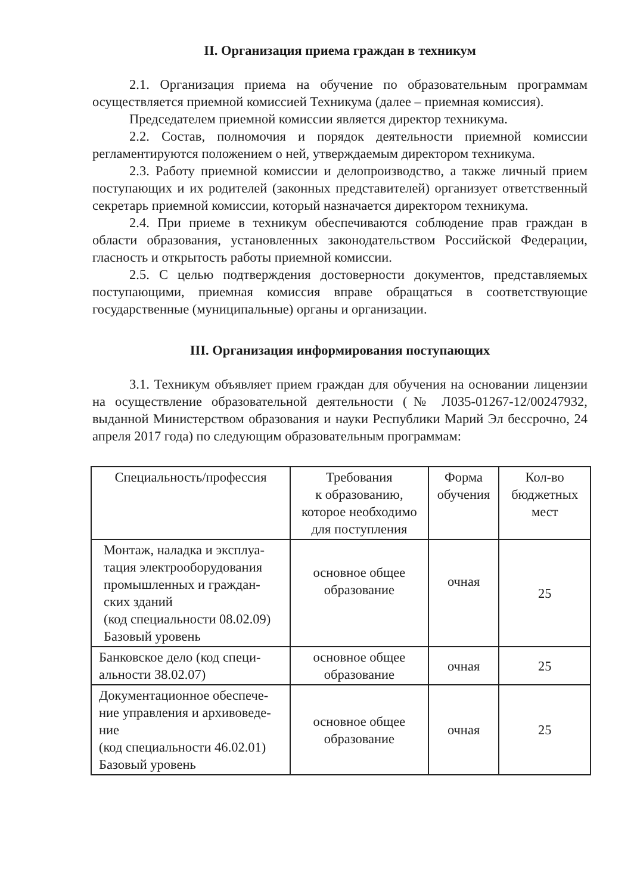II. Организация приема граждан в техникум
2.1. Организация приема на обучение по образовательным программам осуществляется приемной комиссией Техникума (далее – приемная комиссия).
Председателем приемной комиссии является директор техникума.
2.2. Состав, полномочия и порядок деятельности приемной комиссии регламентируются положением о ней, утверждаемым директором техникума.
2.3. Работу приемной комиссии и делопроизводство, а также личный прием поступающих и их родителей (законных представителей) организует ответственный секретарь приемной комиссии, который назначается директором техникума.
2.4. При приеме в техникум обеспечиваются соблюдение прав граждан в области образования, установленных законодательством Российской Федерации, гласность и открытость работы приемной комиссии.
2.5. С целью подтверждения достоверности документов, представляемых поступающими, приемная комиссия вправе обращаться в соответствующие государственные (муниципальные) органы и организации.
III. Организация информирования поступающих
3.1. Техникум объявляет прием граждан для обучения на основании лицензии на осуществление образовательной деятельности (№ Л035-01267-12/00247932, выданной Министерством образования и науки Республики Марий Эл бессрочно, 24 апреля 2017 года) по следующим образовательным программам:
| Специальность/профессия | Требования к образованию, которое необходимо для поступления | Форма обучения | Кол-во бюджетных мест |
| --- | --- | --- | --- |
| Монтаж, наладка и эксплуа-тация электрооборудования промышленных и граждан-ских зданий (код специальности 08.02.09) Базовый уровень | основное общее образование | очная | 25 |
| Банковское дело (код специ-альности 38.02.07) | основное общее образование | очная | 25 |
| Документационное обеспече-ние управления и архивоведе-ние (код специальности 46.02.01) Базовый уровень | основное общее образование | очная | 25 |